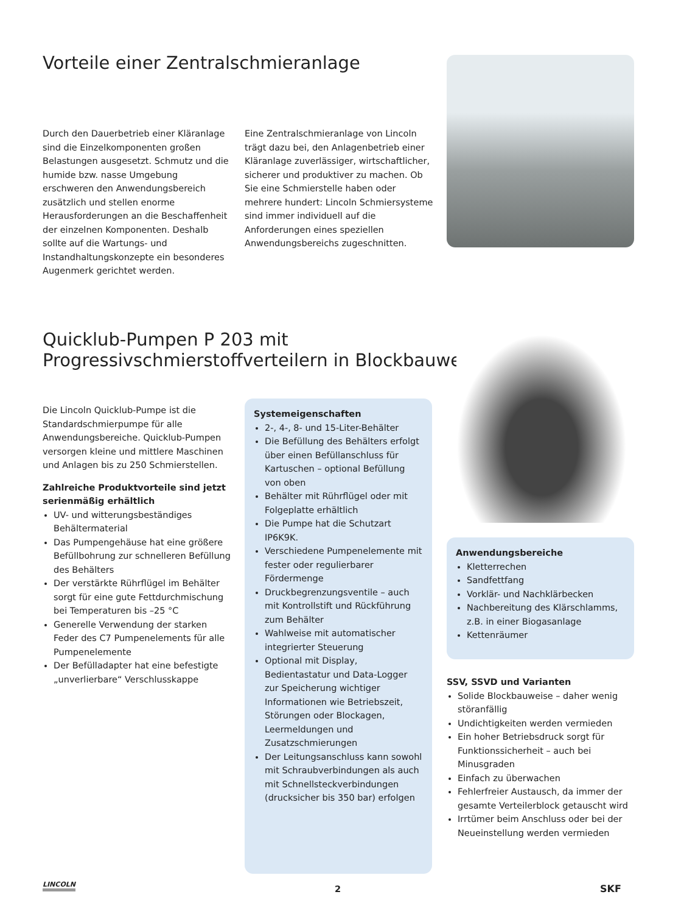Vorteile einer Zentralschmieranlage
Durch den Dauerbetrieb einer Kläranlage sind die Einzelkomponenten großen Belastungen ausgesetzt. Schmutz und die humide bzw. nasse Umgebung erschweren den Anwendungsbereich zusätzlich und stellen enorme Herausforderungen an die Beschaffenheit der einzelnen Komponenten. Deshalb sollte auf die Wartungs- und Instandhaltungskonzepte ein besonderes Augenmerk gerichtet werden.
Eine Zentralschmieranlage von Lincoln trägt dazu bei, den Anlagenbetrieb einer Kläranlage zuverlässiger, wirtschaftlicher, sicherer und produktiver zu machen. Ob Sie eine Schmierstelle haben oder mehrere hundert: Lincoln Schmiersysteme sind immer individuell auf die Anforderungen eines speziellen Anwendungsbereichs zugeschnitten.
Quicklub-Pumpen P 203 mit
Progressivschmierstoffverteilern in Blockbauweise
Die Lincoln Quicklub-Pumpe ist die Standardschmierpumpe für alle Anwendungsbereiche. Quicklub-Pumpen versorgen kleine und mittlere Maschinen und Anlagen bis zu 250 Schmierstellen.
Zahlreiche Produktvorteile sind jetzt serienmäßig erhältlich
UV- und witterungsbeständiges Behältermaterial
Das Pumpengehäuse hat eine größere Befüllbohrung zur schnelleren Befüllung des Behälters
Der verstärkte Rührflügel im Behälter sorgt für eine gute Fettdurchmischung bei Temperaturen bis –25 °C
Generelle Verwendung der starken Feder des C7 Pumpenelements für alle Pumpenelemente
Der Befülladapter hat eine befestigte „unverlierbare“ Verschlusskappe
Systemeigenschaften
2-, 4-, 8- und 15-Liter-Behälter
Die Befüllung des Behälters erfolgt über einen Befüllanschluss für Kartuschen – optional Befüllung von oben
Behälter mit Rührflügel oder mit Folgeplatte erhältlich
Die Pumpe hat die Schutzart IP6K9K.
Verschiedene Pumpenelemente mit fester oder regulierbarer Fördermenge
Druckbegrenzungsventile – auch mit Kontrollstift und Rückführung zum Behälter
Wahlweise mit automatischer integrierter Steuerung
Optional mit Display, Bedientastatur und Data-Logger zur Speicherung wichtiger Informationen wie Betriebszeit, Störungen oder Blockagen, Leermeldungen und Zusatzschmierungen
Der Leitungsanschluss kann sowohl mit Schraubverbindungen als auch mit Schnellsteckverbindungen (drucksicher bis 350 bar) erfolgen
Anwendungsbereiche
Kletterrechen
Sandfettfang
Vorklär- und Nachklärbecken
Nachbereitung des Klärschlamms, z.B. in einer Biogasanlage
Kettenräumer
SSV, SSVD und Varianten
Solide Blockbauweise – daher wenig störanfällig
Undichtigkeiten werden vermieden
Ein hoher Betriebsdruck sorgt für Funktionssicherheit – auch bei Minusgraden
Einfach zu überwachen
Fehlerfreier Austausch, da immer der gesamte Verteilerblock getauscht wird
Irrtümer beim Anschluss oder bei der Neueinstellung werden vermieden
LINCOLN 2 SKF